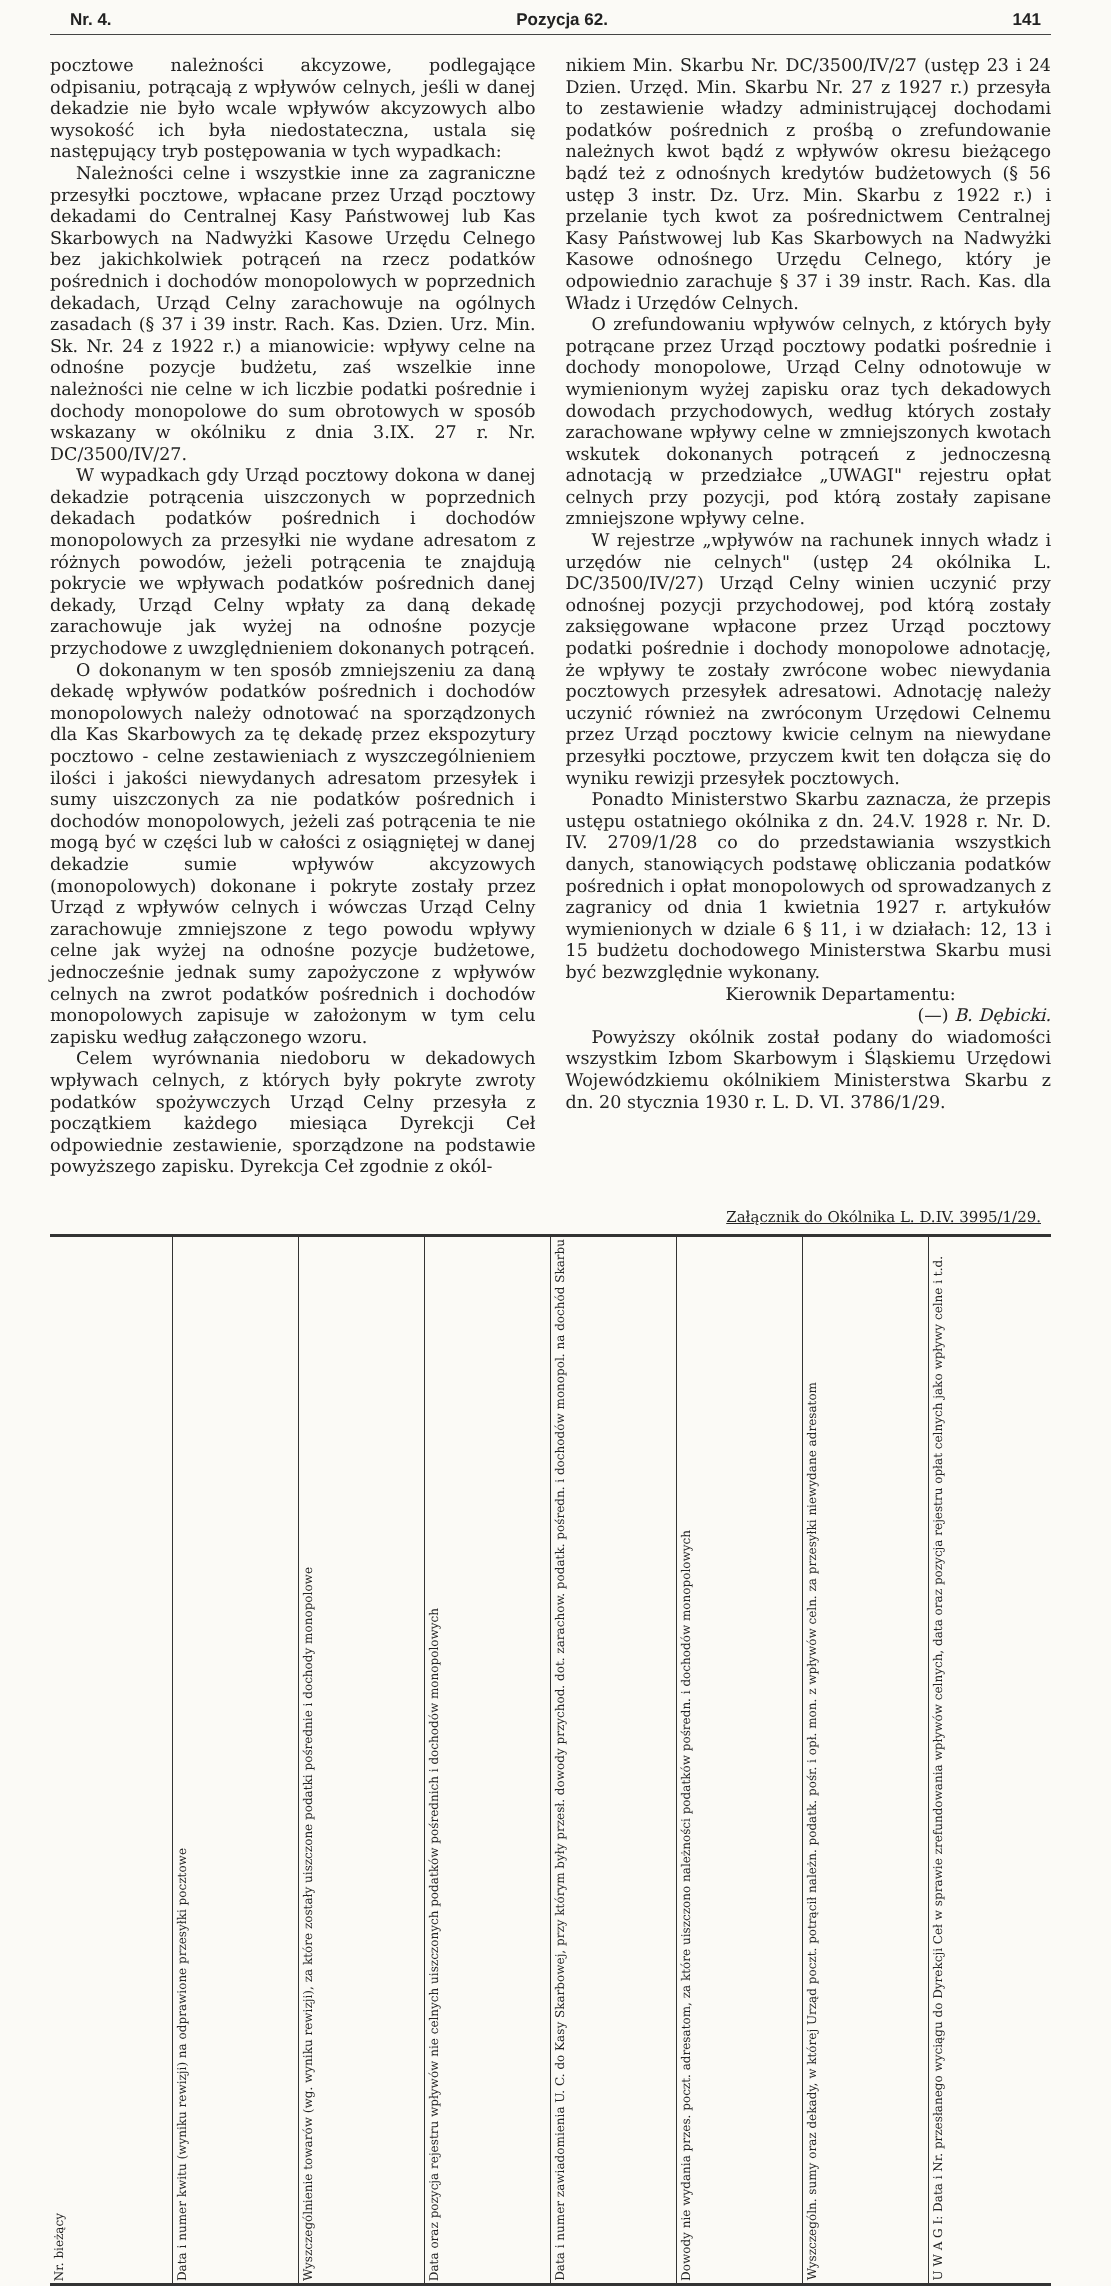Nr. 4. Pozycja 62. 141
pocztowe należności akcyzowe, podlegające odpisaniu, potrącają z wpływów celnych, jeśli w danej dekadzie nie było wcale wpływów akcyzowych albo wysokość ich była niedostateczna, ustala się następujący tryb postępowania w tych wypadkach:
Należności celne i wszystkie inne za zagraniczne przesyłki pocztowe, wpłacane przez Urząd pocztowy dekadami do Centralnej Kasy Państwowej lub Kas Skarbowych na Nadwyżki Kasowe Urzędu Celnego bez jakichkolwiek potrąceń na rzecz podatków pośrednich i dochodów monopolowych w poprzednich dekadach, Urząd Celny zarachowuje na ogólnych zasadach (§ 37 i 39 instr. Rach. Kas. Dzien. Urz. Min. Sk. Nr. 24 z 1922 r.) a mianowicie: wpływy celne na odnośne pozycje budżetu, zaś wszelkie inne należności nie celne w ich liczbie podatki pośrednie i dochody monopolowe do sum obrotowych w sposób wskazany w okólniku z dnia 3.IX. 27 r. Nr. DC/3500/IV/27.
W wypadkach gdy Urząd pocztowy dokona w danej dekadzie potrącenia uiszczonych w poprzednich dekadach podatków pośrednich i dochodów monopolowych za przesyłki nie wydane adresatom z różnych powodów, jeżeli potrącenia te znajdują pokrycie we wpływach podatków pośrednich danej dekady, Urząd Celny wpłaty za daną dekadę zarachowuje jak wyżej na odnośne pozycje przychodowe z uwzględnieniem dokonanych potrąceń.
O dokonanym w ten sposób zmniejszeniu za daną dekadę wpływów podatków pośrednich i dochodów monopolowych należy odnotować na sporządzonych dla Kas Skarbowych za tę dekadę przez ekspozytury pocztowo - celne zestawieniach z wyszczególnieniem ilości i jakości niewydanych adresatom przesyłek i sumy uiszczonych za nie podatków pośrednich i dochodów monopolowych, jeżeli zaś potrącenia te nie mogą być w części lub w całości z osiągniętej w danej dekadzie sumie wpływów akcyzowych (monopolowych) dokonane i pokryte zostały przez Urząd z wpływów celnych i wówczas Urząd Celny zarachowuje zmniejszone z tego powodu wpływy celne jak wyżej na odnośne pozycje budżetowe, jednocześnie jednak sumy zapożyczone z wpływów celnych na zwrot podatków pośrednich i dochodów monopolowych zapisuje w założonym w tym celu zapisku według załączonego wzoru.
Celem wyrównania niedoboru w dekadowych wpływach celnych, z których były pokryte zwroty podatków spożywczych Urząd Celny przesyła z początkiem każdego miesiąca Dyrekcji Ceł odpowiednie zestawienie, sporządzone na podstawie powyższego zapisku. Dyrekcja Ceł zgodnie z okól-
nikiem Min. Skarbu Nr. DC/3500/IV/27 (ustęp 23 i 24 Dzien. Urzęd. Min. Skarbu Nr. 27 z 1927 r.) przesyła to zestawienie władzy administrującej dochodami podatków pośrednich z prośbą o zrefundowanie należnych kwot bądź z wpływów okresu bieżącego bądź też z odnośnych kredytów budżetowych (§ 56 ustęp 3 instr. Dz. Urz. Min. Skarbu z 1922 r.) i przelanie tych kwot za pośrednictwem Centralnej Kasy Państwowej lub Kas Skarbowych na Nadwyżki Kasowe odnośnego Urzędu Celnego, który je odpowiednio zarachuje § 37 i 39 instr. Rach. Kas. dla Władz i Urzędów Celnych.
O zrefundowaniu wpływów celnych, z których były potrącane przez Urząd pocztowy podatki pośrednie i dochody monopolowe, Urząd Celny odnotowuje w wymienionym wyżej zapisku oraz tych dekadowych dowodach przychodowych, według których zostały zarachowane wpływy celne w zmniejszonych kwotach wskutek dokonanych potrąceń z jednoczesną adnotacją w przedziałce „UWAGI" rejestru opłat celnych przy pozycji, pod którą zostały zapisane zmniejszone wpływy celne.
W rejestrze „wpływów na rachunek innych władz i urzędów nie celnych" (ustęp 24 okólnika L. DC/3500/IV/27) Urząd Celny winien uczynić przy odnośnej pozycji przychodowej, pod którą zostały zaksięgowane wpłacone przez Urząd pocztowy podatki pośrednie i dochody monopolowe adnotację, że wpływy te zostały zwrócone wobec niewydania pocztowych przesyłek adresatowi. Adnotację należy uczynić również na zwróconym Urzędowi Celnemu przez Urząd pocztowy kwicie celnym na niewydane przesyłki pocztowe, przyczem kwit ten dołącza się do wyniku rewizji przesyłek pocztowych.
Ponadto Ministerstwo Skarbu zaznacza, że przepis ustępu ostatniego okólnika z dn. 24.V. 1928 r. Nr. D. IV. 2709/1/28 co do przedstawiania wszystkich danych, stanowiących podstawę obliczania podatków pośrednich i opłat monopolowych od sprowadzanych z zagranicy od dnia 1 kwietnia 1927 r. artykułów wymienionych w dziale 6 § 11, i w działach: 12, 13 i 15 budżetu dochodowego Ministerstwa Skarbu musi być bezwzględnie wykonany.
Kierownik Departamentu:
(—) B. Dębicki.
Powyższy okólnik został podany do wiadomości wszystkim Izbom Skarbowym i Śląskiemu Urzędowi Wojewódzkiemu okólnikiem Ministerstwa Skarbu z dn. 20 stycznia 1930 r. L. D. VI. 3786/1/29.
Załącznik do Okólnika L. D.IV. 3995/1/29.
| Nr. bieżący | Data i numer kwitu (wyniku rewizji) na odprawione przesyłki pocztowe | Wyszczególnienie towarów (wg. wyniku rewizji), za które zostały uiszczone podatki pośrednie i dochody monopolowe | Data oraz pozycja rejestru wpływów nie celnych uiszczonych podatków pośrednich i dochodów monopolowych | Data i numer zawiadomienia U. C. do Kasy Skarbowej, przy którym były przesł. dowody przychod. dot. zarachow. podatk. pośredn. i dochodów monopol. na dochód Skarbu | Dowody nie wydania przes. poczt. adresatom, za które uiszczono należności podatków pośredn. i dochodów monopolowych | Wyszczególn. sumy oraz dekady, w której Urząd poczt. potrącił należn. podatk. pośr. i opł. mon. z wpływów celn. za przesyłki niewydane adresatom | U W A G I: Data i Nr. przesłanego wyciągu do Dyrekcji Ceł w sprawie zrefundowania wpływów celnych, data oraz pozycja rejestru opłat celnych jako wpływy celne i t.d. |